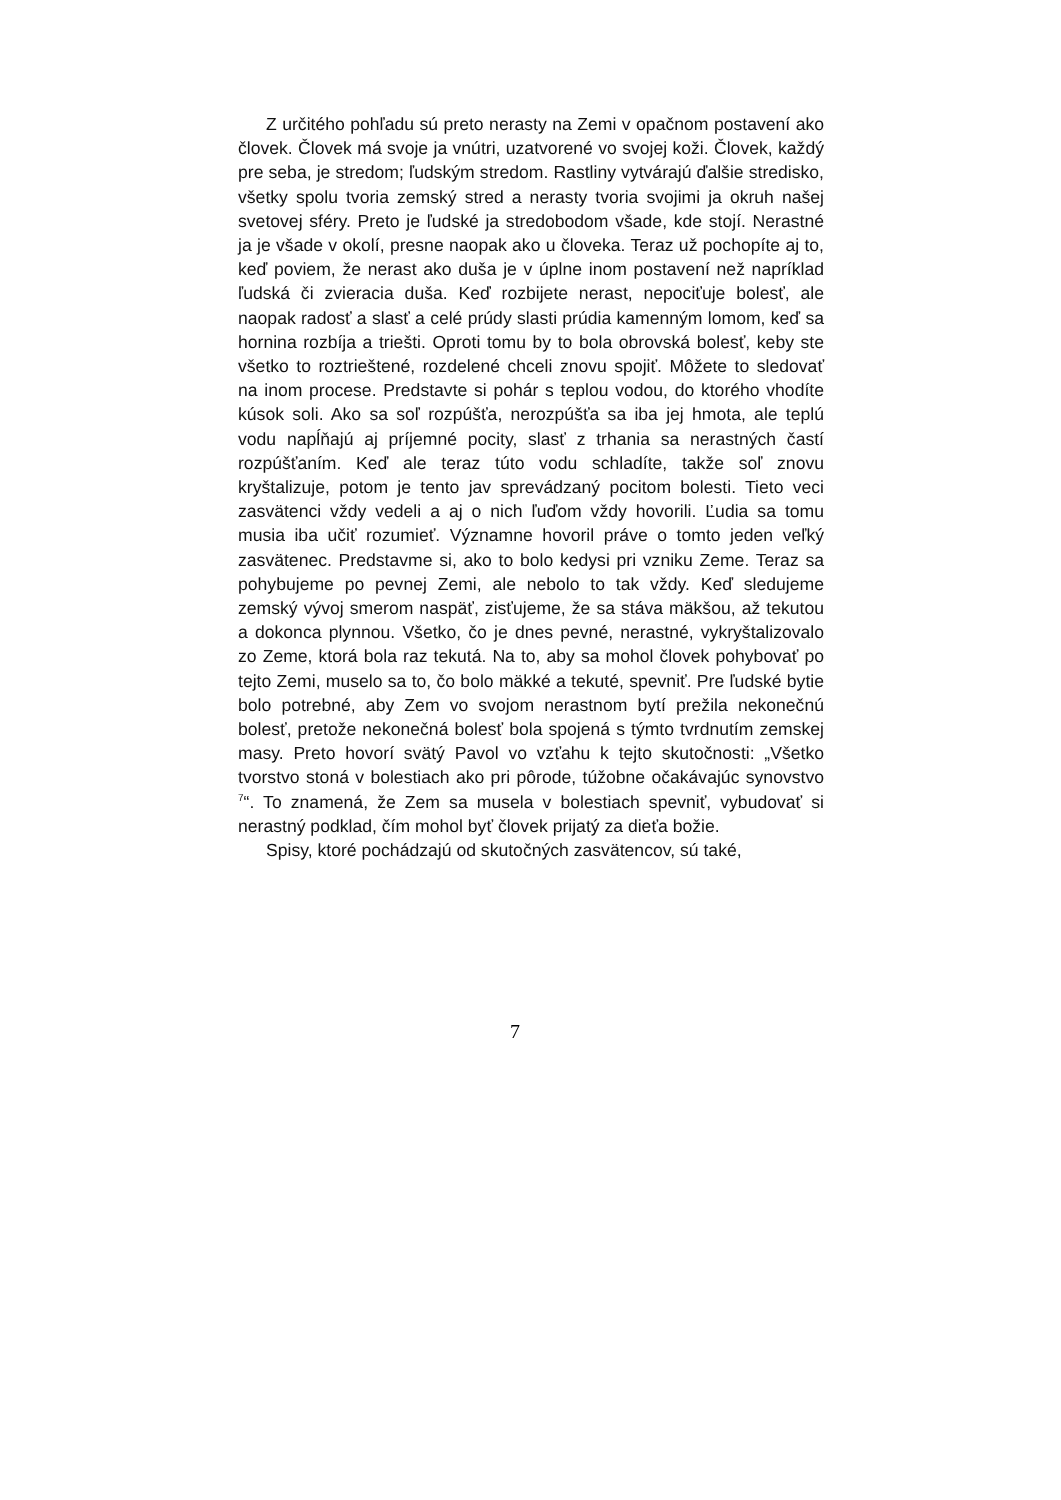Z určitého pohľadu sú preto nerasty na Zemi v opačnom postavení ako človek. Človek má svoje ja vnútri, uzatvorené vo svojej koži. Človek, každý pre seba, je stredom; ľudským stredom. Rastliny vytvárajú ďalšie stredisko, všetky spolu tvoria zemský stred a nerasty tvoria svojimi ja okruh našej svetovej sféry. Preto je ľudské ja stredobodom všade, kde stojí. Nerastné ja je všade v okolí, presne naopak ako u človeka. Teraz už pochopíte aj to, keď poviem, že nerast ako duša je v úplne inom postavení než napríklad ľudská či zvieracia duša. Keď rozbijete nerast, nepociťuje bolesť, ale naopak radosť a slasť a celé prúdy slasti prúdia kamenným lomom, keď sa hornina rozbíja a triešti. Oproti tomu by to bola obrovská bolesť, keby ste všetko to roztrieštené, rozdelené chceli znovu spojiť. Môžete to sledovať na inom procese. Predstavte si pohár s teplou vodou, do ktorého vhodíte kúsok soli. Ako sa soľ rozpúšťa, nerozpúšťa sa iba jej hmota, ale teplú vodu napĺňajú aj príjemné pocity, slasť z trhania sa nerastných častí rozpúšťaním. Keď ale teraz túto vodu schladíte, takže soľ znovu kryštalizuje, potom je tento jav sprevádzaný pocitom bolesti. Tieto veci zasvätenci vždy vedeli a aj o nich ľuďom vždy hovorili. Ľudia sa tomu musia iba učiť rozumieť. Významne hovoril práve o tomto jeden veľký zasvätenec. Predstavme si, ako to bolo kedysi pri vzniku Zeme. Teraz sa pohybujeme po pevnej Zemi, ale nebolo to tak vždy. Keď sledujeme zemský vývoj smerom naspäť, zisťujeme, že sa stáva mäkšou, až tekutou a dokonca plynnou. Všetko, čo je dnes pevné, nerastné, vykryštalizovalo zo Zeme, ktorá bola raz tekutá. Na to, aby sa mohol človek pohybovať po tejto Zemi, muselo sa to, čo bolo mäkké a tekuté, spevniť. Pre ľudské bytie bolo potrebné, aby Zem vo svojom nerastnom bytí prežila nekonečnú bolesť, pretože nekonečná bolesť bola spojená s týmto tvrdnutím zemskej masy. Preto hovorí svätý Pavol vo vzťahu k tejto skutočnosti: „Všetko tvorstvo stoná v bolestiach ako pri pôrode, túžobne očakávajúc synovstvo <sup>7</sup>“. To znamená, že Zem sa musela v bolestiach spevniť, vybudovať si nerastný podklad, čím mohol byť človek prijatý za dieťa božie.
Spisy, ktoré pochádzajú od skutočných zasvätencov, sú také,
7